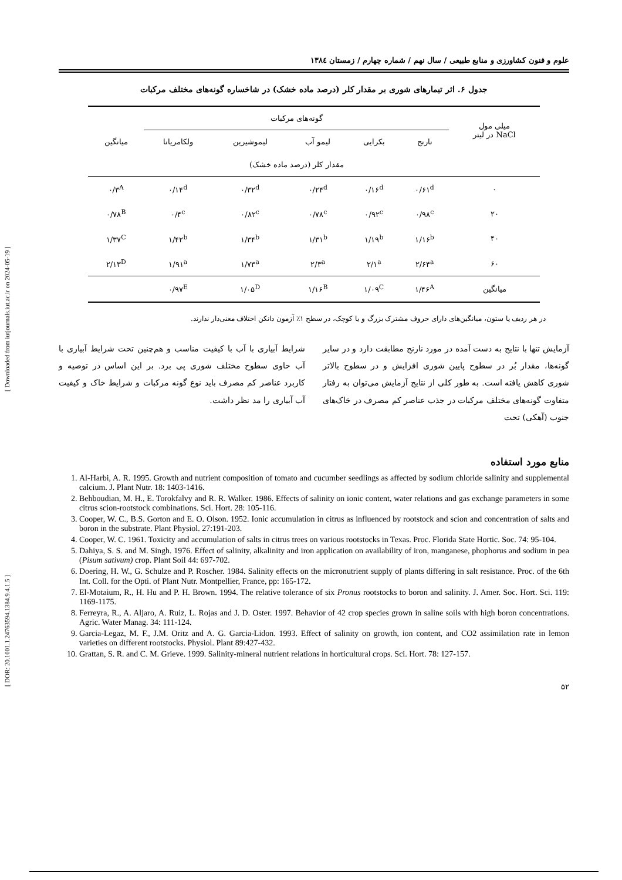[ Downloaded from iutjournals.iut.ac.ir on 2024-05-19 ]
[ DOR: 20.1001.1.24763594.1384.9.4.1.5 ]
علوم و فنون کشاورزی و منابع طبیعی / سال نهم / شماره چهارم / زمستان ۱۳۸٤
جدول ۶. اثر تیمارهای شوری بر مقدار کلر (درصد ماده خشک) در شاخساره گونه‌های مختلف مرکبات
| میلی مول NaCl در لیتر | گونه‌های مرکبات | | | | | میانگین |
| --- | --- | --- | --- | --- | --- | --- |
| | نارنج | بکرایی | لیمو آب | لیموشیرین | ولکامریانا | |
| | مقدار کلر (درصد ماده خشک) | | | | | |
| ۰ | ۰/۶۱<sup>d</sup> | ۰/۱۶<sup>d</sup> | ۰/۲۴<sup>d</sup> | ۰/۳۲<sup>d</sup> | ۰/۱۴<sup>d</sup> | ۰/۳<sup>A</sup> |
| ۲۰ | ۰/۹۸<sup>c</sup> | ۰/۹۲<sup>c</sup> | ۰/۷۸<sup>c</sup> | ۰/۸۲<sup>c</sup> | ۰/۴<sup>c</sup> | ۰/۷۸<sup>B</sup> |
| ۴۰ | ۱/۱۶<sup>b</sup> | ۱/۱۹<sup>b</sup> | ۱/۳۱<sup>b</sup> | ۱/۳۴<sup>b</sup> | ۱/۴۲<sup>b</sup> | ۱/۳۷<sup>C</sup> |
| ۶۰ | ۲/۶۴<sup>a</sup> | ۲/۱<sup>a</sup> | ۲/۳<sup>a</sup> | ۱/۷۳<sup>a</sup> | ۱/۹۱<sup>a</sup> | ۲/۱۳<sup>D</sup> |
| میانگین | ۱/۴۶<sup>A</sup> | ۱/۰۹<sup>C</sup> | ۱/۱۶<sup>B</sup> | ۱/۰۵<sup>D</sup> | ۰/۹۷<sup>E</sup> | |
در هر ردیف یا ستون، میانگین‌های دارای حروف مشترک بزرگ و یا کوچک، در سطح ۱٪ آزمون دانکن اختلاف معنی‌دار ندارند.
آزمایش تنها با نتایج به دست آمده در مورد نارنج مطابقت دارد و در سایر گونه‌ها، مقدار بُر در سطوح پایین شوری افزایش و در سطوح بالاتر شوری کاهش یافته است. به طور کلی از نتایج آزمایش می‌توان به رفتار متفاوت گونه‌های مختلف مرکبات در جذب عناصر کم مصرف در خاک‌های جنوب (آهکی) تحت
شرایط آبیاری با آب با کیفیت مناسب و هم‌چنین تحت شرایط آبیاری با آب حاوی سطوح مختلف شوری پی برد. بر این اساس در توصیه و کاربرد عناصر کم مصرف باید نوع گونه مرکبات و شرایط خاک و کیفیت آب آبیاری را مد نظر داشت.
منابع مورد استفاده
1. Al-Harbi, A. R. 1995. Growth and nutrient composition of tomato and cucumber seedlings as affected by sodium chloride salinity and supplemental calcium. J. Plant Nutr. 18: 1403-1416.
2. Behboudian, M. H., E. Torokfalvy and R. R. Walker. 1986. Effects of salinity on ionic content, water relations and gas exchange parameters in some citrus scion-rootstock combinations. Sci. Hort. 28: 105-116.
3. Cooper, W. C., B.S. Gorton and E. O. Olson. 1952. Ionic accumulation in citrus as influenced by rootstock and scion and concentration of salts and boron in the substrate. Plant Physiol. 27:191-203.
4. Cooper, W. C. 1961. Toxicity and accumulation of salts in citrus trees on various rootstocks in Texas. Proc. Florida State Hortic. Soc. 74: 95-104.
5. Dahiya, S. S. and M. Singh. 1976. Effect of salinity, alkalinity and iron application on availability of iron, manganese, phophorus and sodium in pea (Pisum sativum) crop. Plant Soil 44: 697-702.
6. Doering, H. W., G. Schulze and P. Roscher. 1984. Salinity effects on the micronutrient supply of plants differing in salt resistance. Proc. of the 6th Int. Coll. for the Opti. of Plant Nutr. Montpellier, France, pp: 165-172.
7. El-Motaium, R., H. Hu and P. H. Brown. 1994. The relative tolerance of six Pronus rootstocks to boron and salinity. J. Amer. Soc. Hort. Sci. 119: 1169-1175.
8. Ferreyra, R., A. Aljaro, A. Ruiz, L. Rojas and J. D. Oster. 1997. Behavior of 42 crop species grown in saline soils with high boron concentrations. Agric. Water Manag. 34: 111-124.
9. Garcia-Legaz, M. F., J.M. Oritz and A. G. Garcia-Lidon. 1993. Effect of salinity on growth, ion content, and CO2 assimilation rate in lemon varieties on different rootstocks. Physiol. Plant 89:427-432.
10. Grattan, S. R. and C. M. Grieve. 1999. Salinity-mineral nutrient relations in horticultural crops. Sci. Hort. 78: 127-157.
۵۲